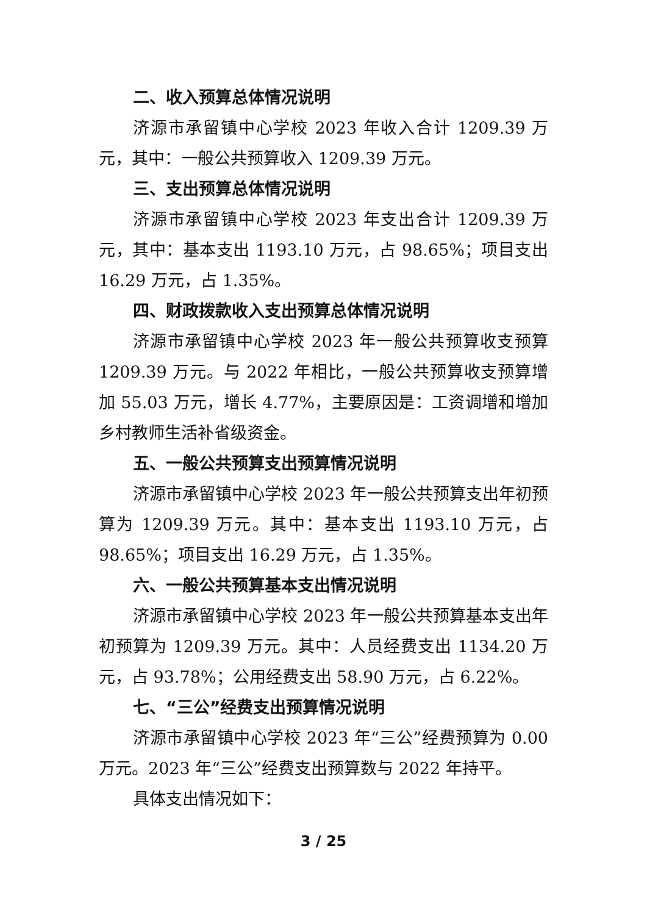二、收入预算总体情况说明
济源市承留镇中心学校 2023 年收入合计 1209.39 万元，其中：一般公共预算收入 1209.39 万元。
三、支出预算总体情况说明
济源市承留镇中心学校 2023 年支出合计 1209.39 万元，其中：基本支出 1193.10 万元，占 98.65%；项目支出 16.29 万元，占 1.35%。
四、财政拨款收入支出预算总体情况说明
济源市承留镇中心学校 2023 年一般公共预算收支预算 1209.39 万元。与 2022 年相比，一般公共预算收支预算增加 55.03 万元，增长 4.77%，主要原因是：工资调增和增加乡村教师生活补省级资金。
五、一般公共预算支出预算情况说明
济源市承留镇中心学校 2023 年一般公共预算支出年初预算为 1209.39 万元。其中：基本支出 1193.10 万元，占 98.65%；项目支出 16.29 万元，占 1.35%。
六、一般公共预算基本支出情况说明
济源市承留镇中心学校 2023 年一般公共预算基本支出年初预算为 1209.39 万元。其中：人员经费支出 1134.20 万元，占 93.78%；公用经费支出 58.90 万元，占 6.22%。
七、“三公”经费支出预算情况说明
济源市承留镇中心学校 2023 年“三公”经费预算为 0.00 万元。2023 年“三公”经费支出预算数与 2022 年持平。
具体支出情况如下：
3 / 25